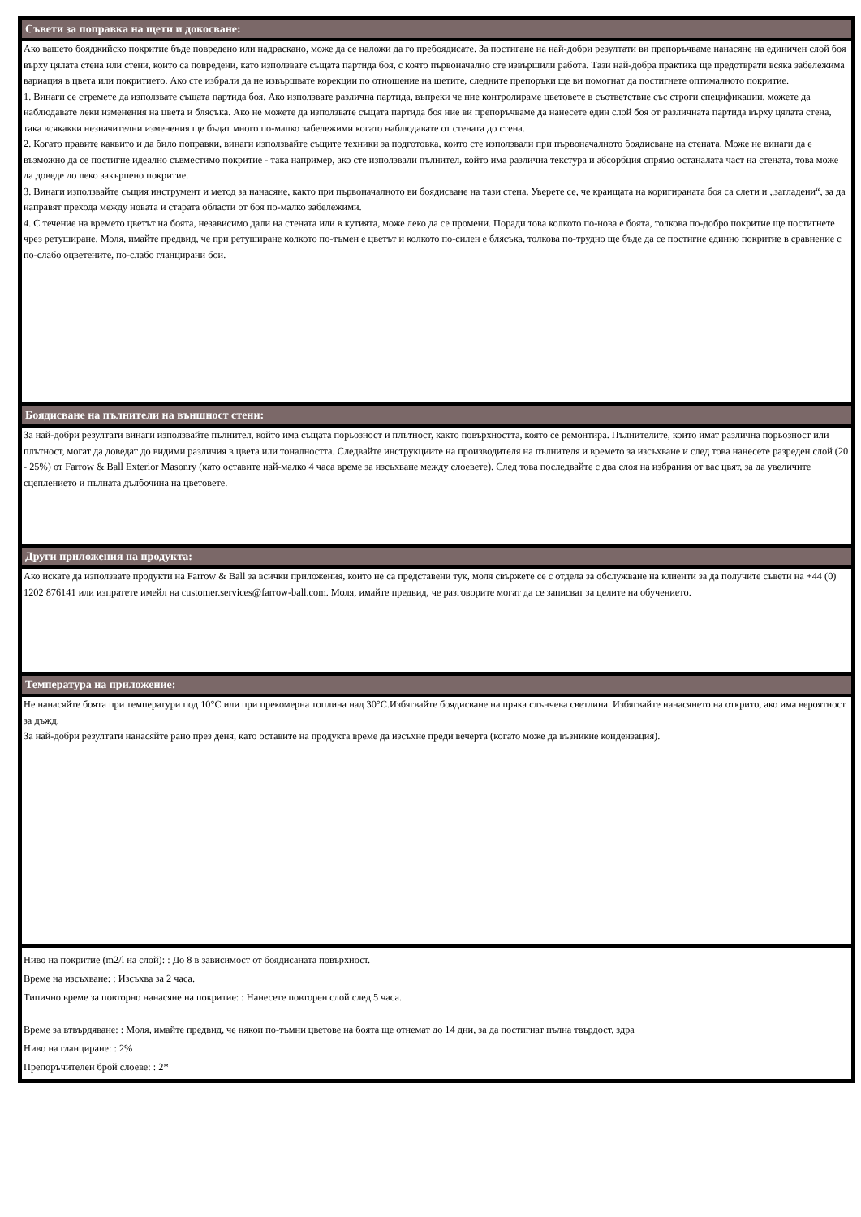Съвети за поправка на щети и докосване:
Ако вашето бояджийско покритие бъде повредено или надраскано, може да се наложи да го пребоядисате. За постигане на най-добри резултати ви препоръчваме нанасяне на единичен слой боя върху цялата стена или стени, които са повредени, като използвате същата партида боя, с която първоначално сте извършили работа. Тази най-добра практика ще предотврати всяка забележима вариация в цвета или покритието. Ако сте избрали да не извършвате корекции по отношение на щетите, следните препоръки ще ви помогнат да постигнете оптималното покритие.
1. Винаги се стремете да използвате същата партида боя. Ако използвате различна партида, въпреки че ние контролираме цветовете в съответствие със строги спецификации, можете да наблюдавате леки изменения на цвета и блясъка. Ако не можете да използвате същата партида боя ние ви препоръчваме да нанесете един слой боя от различната партида върху цялата стена, така всякакви незначителни изменения ще бъдат много по-малко забележими когато наблюдавате от стената до стена.
2. Когато правите каквито и да било поправки, винаги използвайте същите техники за подготовка, които сте използвали при първоначалното боядисване на стената. Може не винаги да е възможно да се постигне идеално съвместимо покритие - така например, ако сте използвали пълнител, който има различна текстура и абсорбция спрямо останалата част на стената, това може да доведе до леко закърпено покритие.
3. Винаги използвайте същия инструмент и метод за нанасяне, както при първоначалното ви боядисване на тази стена. Уверете се, че краищата на коригираната боя са слети и „загладени“, за да направят прехода между новата и старата области от боя по-малко забележими.
4. С течение на времето цветът на боята, независимо дали на стената или в кутията, може леко да се промени. Поради това колкото по-нова е боята, толкова по-добро покритие ще постигнете чрез ретуширане. Моля, имайте предвид, че при ретуширане колкото по-тъмен е цветът и колкото по-силен е блясъка, толкова по-трудно ще бъде да се постигне единно покритие в сравнение с по-слабо оцветените, по-слабо гланцирани бои.
Боядисване на пълнители на външност стени:
За най-добри резултати винаги използвайте пълнител, който има същата порьозност и плътност, както повърхността, която се ремонтира. Пълнителите, които имат различна порьозност или плътност, могат да доведат до видими различия в цвета или тоналността. Следвайте инструкциите на производителя на пълнителя и времето за изсъхване и след това нанесете разреден слой (20 - 25%) от Farrow & Ball Exterior Masonry (като оставите най-малко 4 часа време за изсъхване между слоевете). След това последвайте с два слоя на избрания от вас цвят, за да увеличите сцеплението и пълната дълбочина на цветовете.
Други приложения на продукта:
Ако искате да използвате продукти на Farrow & Ball за всички приложения, които не са представени тук, моля свържете се с отдела за обслужване на клиенти за да получите съвети на +44 (0) 1202 876141 или изпратете имейл на customer.services@farrow-ball.com. Моля, имайте предвид, че разговорите могат да се записват за целите на обучението.
Температура на приложение:
Не нанасяйте боята при температури под 10°C или при прекомерна топлина над 30°C.Избягвайте боядисване на пряка слънчева светлина. Избягвайте нанасянето на открито, ако има вероятност за дъжд.
За най-добри резултати нанасяйте рано през деня, като оставите на продукта време да изсъхне преди вечерта (когато може да възникне кондензация).
Ниво на покритие (m2/l на слой): : До 8 в зависимост от боядисаната повърхност.
Време на изсъхване: : Изсъхва за 2 часа.
Типично време за повторно нанасяне на покритие: : Нанесете повторен слой след 5 часа.
Време за втвърдяване: : Моля, имайте предвид, че някои по-тъмни цветове на боята ще отнемат до 14 дни, за да постигнат пълна твърдост, здра
Ниво на гланциране: : 2%
Препоръчителен брой слоеве: : 2*